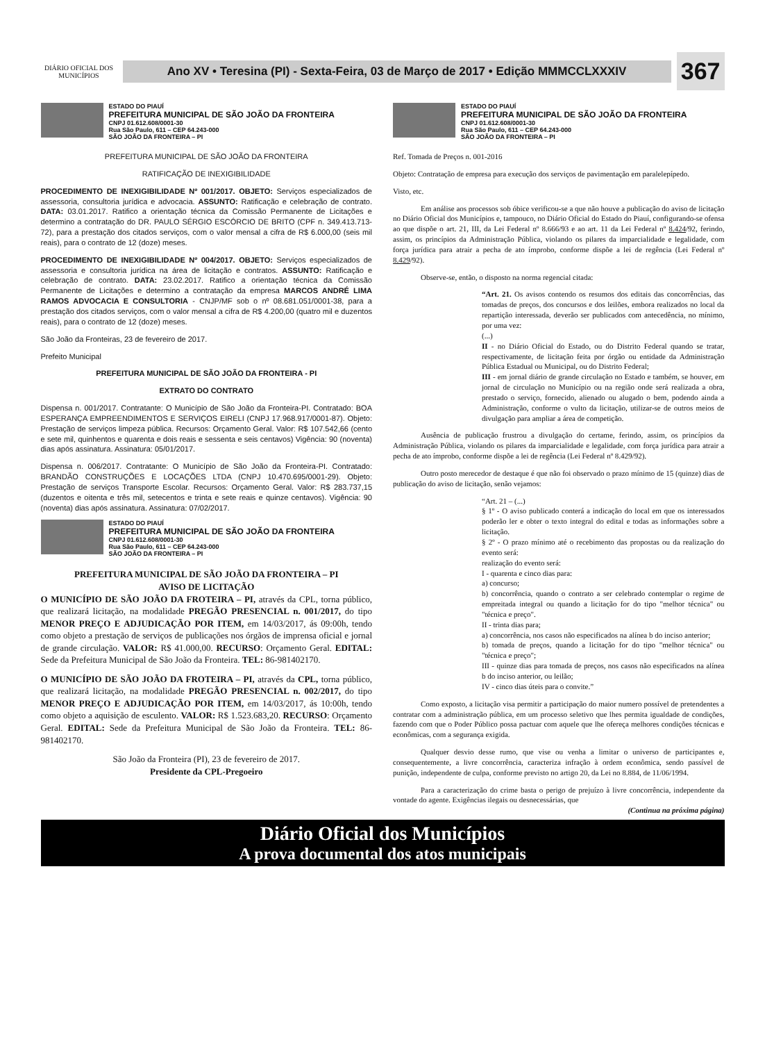DIÁRIO OFICIAL DOS MUNICÍPIOS
Ano XV • Teresina (PI) - Sexta-Feira, 03 de Março de 2017 • Edição MMMCCLXXXIV
367
ESTADO DO PIAUÍ
PREFEITURA MUNICIPAL DE SÃO JOÃO DA FRONTEIRA
CNPJ 01.612.608/0001-30
Rua São Paulo, 611 – CEP 64.243-000
SÃO JOÃO DA FRONTEIRA – PI
PREFEITURA MUNICIPAL DE SÃO JOÃO DA FRONTEIRA
RATIFICAÇÃO DE INEXIGIBILIDADE
PROCEDIMENTO DE INEXIGIBILIDADE Nº 001/2017. OBJETO: Serviços especializados de assessoria, consultoria jurídica e advocacia. ASSUNTO: Ratificação e celebração de contrato. DATA: 03.01.2017. Ratifico a orientação técnica da Comissão Permanente de Licitações e determino a contratação do DR. PAULO SÉRGIO ESCÓRCIO DE BRITO (CPF n. 349.413.713-72), para a prestação dos citados serviços, com o valor mensal a cifra de R$ 6.000,00 (seis mil reais), para o contrato de 12 (doze) meses.
PROCEDIMENTO DE INEXIGIBILIDADE Nº 004/2017. OBJETO: Serviços especializados de assessoria e consultoria jurídica na área de licitação e contratos. ASSUNTO: Ratificação e celebração de contrato. DATA: 23.02.2017. Ratifico a orientação técnica da Comissão Permanente de Licitações e determino a contratação da empresa MARCOS ANDRÉ LIMA RAMOS ADVOCACIA E CONSULTORIA - CNJP/MF sob o nº 08.681.051/0001-38, para a prestação dos citados serviços, com o valor mensal a cifra de R$ 4.200,00 (quatro mil e duzentos reais), para o contrato de 12 (doze) meses.
São João da Fronteiras, 23 de fevereiro de 2017.
Prefeito Municipal
PREFEITURA MUNICIPAL DE SÃO JOÃO DA FRONTEIRA - PI
EXTRATO DO CONTRATO
Dispensa n. 001/2017. Contratante: O Município de São João da Fronteira-PI. Contratado: BOA ESPERANÇA EMPREENDIMENTOS E SERVIÇOS EIRELI (CNPJ 17.968.917/0001-87). Objeto: Prestação de serviços limpeza pública. Recursos: Orçamento Geral. Valor: R$ 107.542,66 (cento e sete mil, quinhentos e quarenta e dois reais e sessenta e seis centavos) Vigência: 90 (noventa) dias após assinatura. Assinatura: 05/01/2017.
Dispensa n. 006/2017. Contratante: O Município de São João da Fronteira-PI. Contratado: BRANDÃO CONSTRUÇÕES E LOCAÇÕES LTDA (CNPJ 10.470.695/0001-29). Objeto: Prestação de serviços Transporte Escolar. Recursos: Orçamento Geral. Valor: R$ 283.737,15 (duzentos e oitenta e três mil, setecentos e trinta e sete reais e quinze centavos). Vigência: 90 (noventa) dias após assinatura. Assinatura: 07/02/2017.
ESTADO DO PIAUÍ
PREFEITURA MUNICIPAL DE SÃO JOÃO DA FRONTEIRA
CNPJ 01.612.608/0001-30
Rua São Paulo, 611 – CEP 64.243-000
SÃO JOÃO DA FRONTEIRA – PI
PREFEITURA MUNICIPAL DE SÃO JOÃO DA FRONTEIRA – PI
AVISO DE LICITAÇÃO
O MUNICÍPIO DE SÃO JOÃO DA FROTEIRA – PI, através da CPL, torna público, que realizará licitação, na modalidade PREGÃO PRESENCIAL n. 001/2017, do tipo MENOR PREÇO E ADJUDICAÇÃO POR ITEM, em 14/03/2017, ás 09:00h, tendo como objeto a prestação de serviços de publicações nos órgãos de imprensa oficial e jornal de grande circulação. VALOR: R$ 41.000,00. RECURSO: Orçamento Geral. EDITAL: Sede da Prefeitura Municipal de São João da Fronteira. TEL: 86-981402170.
O MUNICÍPIO DE SÃO JOÃO DA FROTEIRA – PI, através da CPL, torna público, que realizará licitação, na modalidade PREGÃO PRESENCIAL n. 002/2017, do tipo MENOR PREÇO E ADJUDICAÇÃO POR ITEM, em 14/03/2017, ás 10:00h, tendo como objeto a aquisição de esculento. VALOR: R$ 1.523.683,20. RECURSO: Orçamento Geral. EDITAL: Sede da Prefeitura Municipal de São João da Fronteira. TEL: 86-981402170.
São João da Fronteira (PI), 23 de fevereiro de 2017.
Presidente da CPL-Pregoeiro
ESTADO DO PIAUÍ
PREFEITURA MUNICIPAL DE SÃO JOÃO DA FRONTEIRA
CNPJ 01.612.608/0001-30
Rua São Paulo, 611 – CEP 64.243-000
SÃO JOÃO DA FRONTEIRA – PI
Ref. Tomada de Preços n. 001-2016
Objeto: Contratação de empresa para execução dos serviços de pavimentação em paralelepípedo.
Visto, etc.
Em análise aos processos sob óbice verificou-se a que não houve a publicação do aviso de licitação no Diário Oficial dos Municípios e, tampouco, no Diário Oficial do Estado do Piauí, configurando-se ofensa ao que dispõe o art. 21, III, da Lei Federal nº 8.666/93 e ao art. 11 da Lei Federal nº 8.424/92, ferindo, assim, os princípios da Administração Pública, violando os pilares da imparcialidade e legalidade, com força jurídica para atrair a pecha de ato ímprobo, conforme dispõe a lei de regência (Lei Federal nº 8.429/92).
Observe-se, então, o disposto na norma regencial citada:
“Art. 21. Os avisos contendo os resumos dos editais das concorrências, das tomadas de preços, dos concursos e dos leilões, embora realizados no local da repartição interessada, deverão ser publicados com antecedência, no mínimo, por uma vez:
(...)
II - no Diário Oficial do Estado, ou do Distrito Federal quando se tratar, respectivamente, de licitação feita por órgão ou entidade da Administração Pública Estadual ou Municipal, ou do Distrito Federal;
III - em jornal diário de grande circulação no Estado e também, se houver, em jornal de circulação no Município ou na região onde será realizada a obra, prestado o serviço, fornecido, alienado ou alugado o bem, podendo ainda a Administração, conforme o vulto da licitação, utilizar-se de outros meios de divulgação para ampliar a área de competição.
Ausência de publicação frustrou a divulgação do certame, ferindo, assim, os princípios da Administração Pública, violando os pilares da imparcialidade e legalidade, com força jurídica para atrair a pecha de ato ímprobo, conforme dispõe a lei de regência (Lei Federal nº 8.429/92).
Outro posto merecedor de destaque é que não foi observado o prazo mínimo de 15 (quinze) dias de publicação do aviso de licitação, senão vejamos:
“Art. 21 – (...)
§ 1º - O aviso publicado conterá a indicação do local em que os interessados poderão ler e obter o texto integral do edital e todas as informações sobre a licitação.
§ 2º - O prazo mínimo até o recebimento das propostas ou da realização do evento será:
realização do evento será:
I - quarenta e cinco dias para:
a) concurso;
b) concorrência, quando o contrato a ser celebrado contemplar o regime de empreitada integral ou quando a licitação for do tipo "melhor técnica" ou "técnica e preço".
II - trinta dias para;
a) concorrência, nos casos não especificados na alínea b do inciso anterior;
b) tomada de preços, quando a licitação for do tipo "melhor técnica" ou "técnica e preço";
III - quinze dias para tomada de preços, nos casos não especificados na alínea b do inciso anterior, ou leilão;
IV - cinco dias úteis para o convite.”
Como exposto, a licitação visa permitir a participação do maior numero possível de pretendentes a contratar com a administração pública, em um processo seletivo que lhes permita igualdade de condições, fazendo com que o Poder Público possa pactuar com aquele que lhe ofereça melhores condições técnicas e econômicas, com a segurança exigida.
Qualquer desvio desse rumo, que vise ou venha a limitar o universo de participantes e, consequentemente, a livre concorrência, caracteriza infração à ordem econômica, sendo passível de punição, independente de culpa, conforme previsto no artigo 20, da Lei no 8.884, de 11/06/1994.
Para a caracterização do crime basta o perigo de prejuízo à livre concorrência, independente da vontade do agente. Exigências ilegais ou desnecessárias, que
(Continua na próxima página)
Diário Oficial dos Municípios
A prova documental dos atos municipais